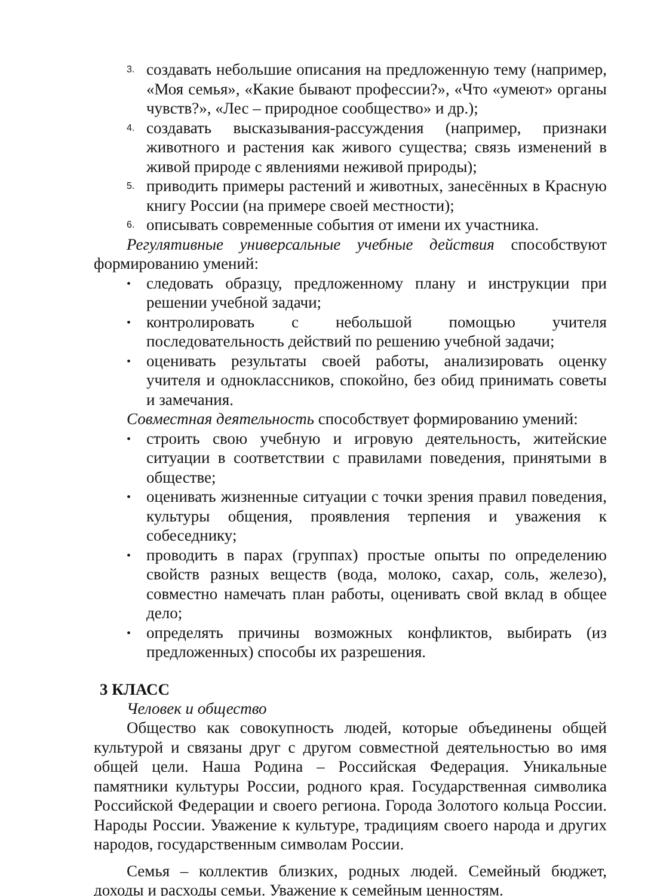3. создавать небольшие описания на предложенную тему (например, «Моя семья», «Какие бывают профессии?», «Что «умеют» органы чувств?», «Лес – природное сообщество» и др.);
4. создавать высказывания-рассуждения (например, признаки животного и растения как живого существа; связь изменений в живой природе с явлениями неживой природы);
5. приводить примеры растений и животных, занесённых в Красную книгу России (на примере своей местности);
6. описывать современные события от имени их участника.
Регулятивные универсальные учебные действия способствуют формированию умений:
• следовать образцу, предложенному плану и инструкции при решении учебной задачи;
• контролировать с небольшой помощью учителя последовательность действий по решению учебной задачи;
• оценивать результаты своей работы, анализировать оценку учителя и одноклассников, спокойно, без обид принимать советы и замечания.
Совместная деятельность способствует формированию умений:
• строить свою учебную и игровую деятельность, житейские ситуации в соответствии с правилами поведения, принятыми в обществе;
• оценивать жизненные ситуации с точки зрения правил поведения, культуры общения, проявления терпения и уважения к собеседнику;
• проводить в парах (группах) простые опыты по определению свойств разных веществ (вода, молоко, сахар, соль, железо), совместно намечать план работы, оценивать свой вклад в общее дело;
• определять причины возможных конфликтов, выбирать (из предложенных) способы их разрешения.
3 КЛАСС
Человек и общество
Общество как совокупность людей, которые объединены общей культурой и связаны друг с другом совместной деятельностью во имя общей цели. Наша Родина – Российская Федерация. Уникальные памятники культуры России, родного края. Государственная символика Российской Федерации и своего региона. Города Золотого кольца России. Народы России. Уважение к культуре, традициям своего народа и других народов, государственным символам России.
Семья – коллектив близких, родных людей. Семейный бюджет, доходы и расходы семьи. Уважение к семейным ценностям.